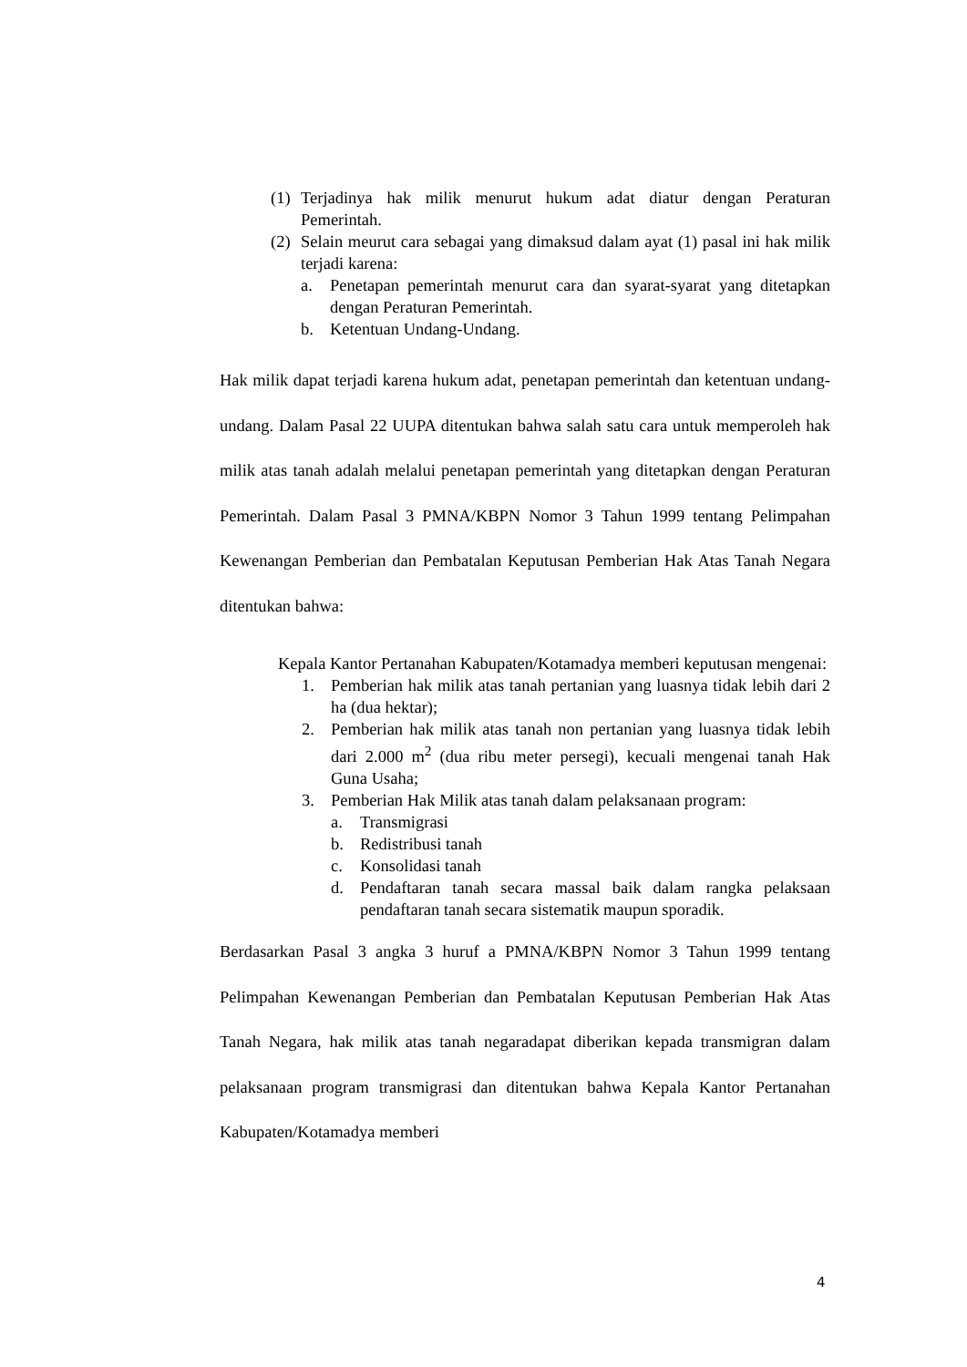(1) Terjadinya hak milik menurut hukum adat diatur dengan Peraturan Pemerintah.
(2) Selain meurut cara sebagai yang dimaksud dalam ayat (1) pasal ini hak milik terjadi karena:
a. Penetapan pemerintah menurut cara dan syarat-syarat yang ditetapkan dengan Peraturan Pemerintah.
b. Ketentuan Undang-Undang.
Hak milik dapat terjadi karena hukum adat, penetapan pemerintah dan ketentuan undang-undang. Dalam Pasal 22 UUPA ditentukan bahwa salah satu cara untuk memperoleh hak milik atas tanah adalah melalui penetapan pemerintah yang ditetapkan dengan Peraturan Pemerintah. Dalam Pasal 3 PMNA/KBPN Nomor 3 Tahun 1999 tentang Pelimpahan Kewenangan Pemberian dan Pembatalan Keputusan Pemberian Hak Atas Tanah Negara ditentukan bahwa:
Kepala Kantor Pertanahan Kabupaten/Kotamadya memberi keputusan mengenai:
1. Pemberian hak milik atas tanah pertanian yang luasnya tidak lebih dari 2 ha (dua hektar);
2. Pemberian hak milik atas tanah non pertanian yang luasnya tidak lebih dari 2.000 m<sup>2</sup> (dua ribu meter persegi), kecuali mengenai tanah Hak Guna Usaha;
3. Pemberian Hak Milik atas tanah dalam pelaksanaan program:
a. Transmigrasi
b. Redistribusi tanah
c. Konsolidasi tanah
d. Pendaftaran tanah secara massal baik dalam rangka pelaksaan pendaftaran tanah secara sistematik maupun sporadik.
Berdasarkan Pasal 3 angka 3 huruf a PMNA/KBPN Nomor 3 Tahun 1999 tentang Pelimpahan Kewenangan Pemberian dan Pembatalan Keputusan Pemberian Hak Atas Tanah Negara, hak milik atas tanah negaradapat diberikan kepada transmigran dalam pelaksanaan program transmigrasi dan ditentukan bahwa Kepala Kantor Pertanahan Kabupaten/Kotamadya memberi
4